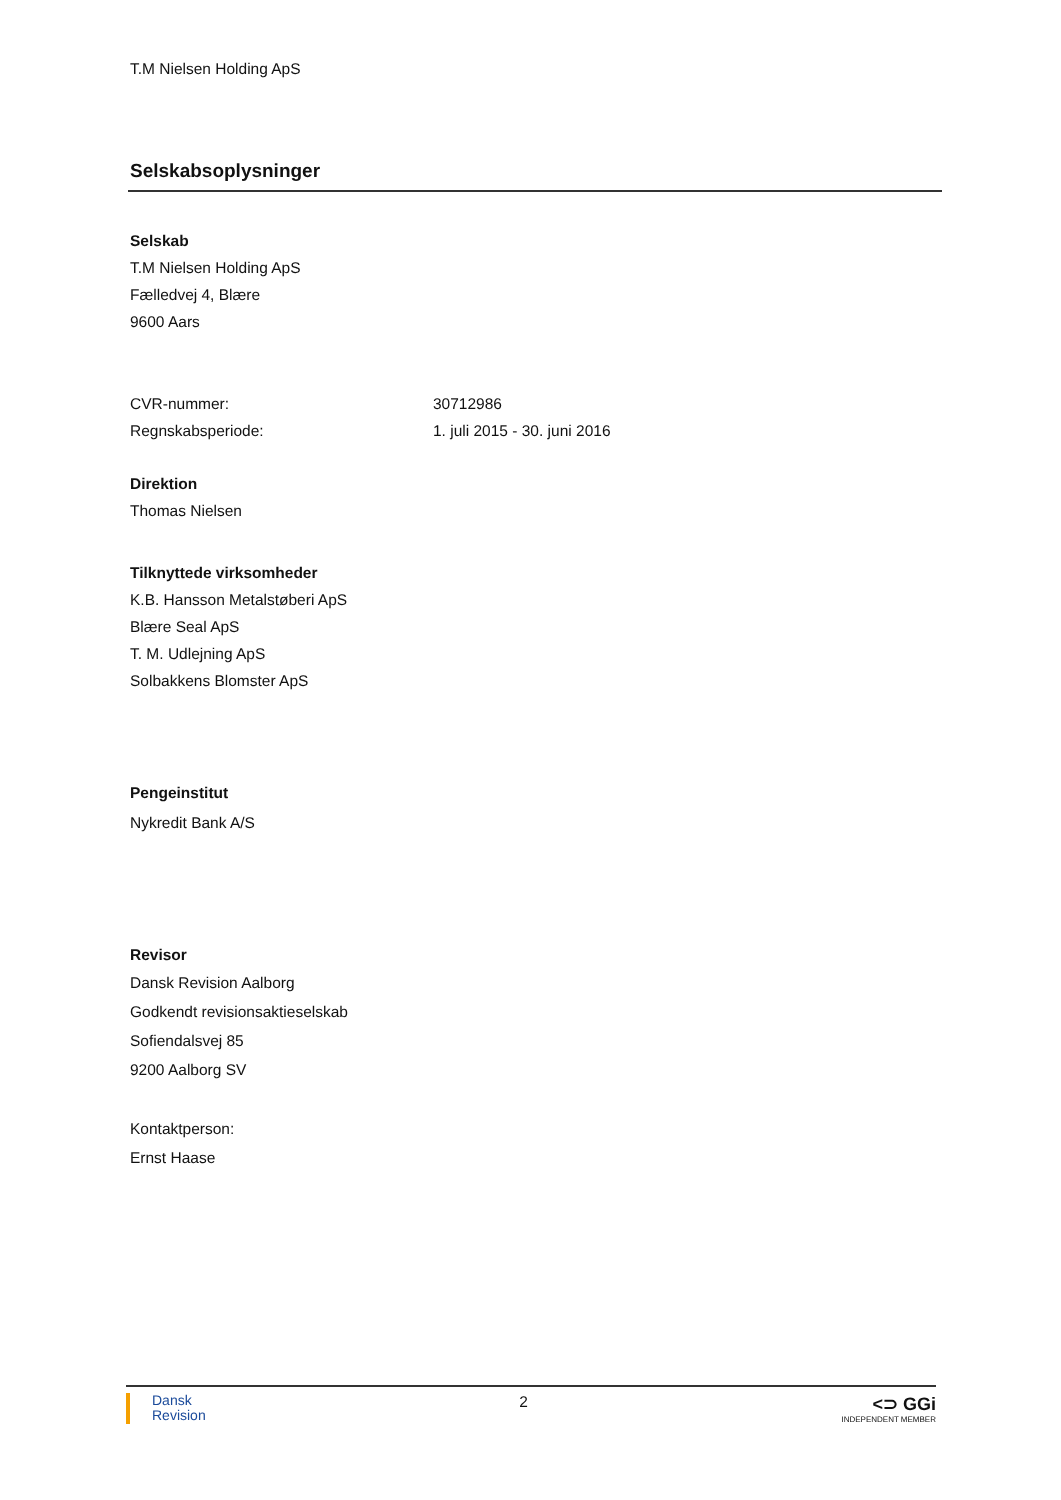T.M Nielsen Holding ApS
Selskabsoplysninger
Selskab
T.M Nielsen Holding ApS
Fælledvej 4, Blære
9600 Aars
CVR-nummer: 30712986
Regnskabsperiode: 1. juli 2015 - 30. juni 2016
Direktion
Thomas Nielsen
Tilknyttede virksomheder
K.B. Hansson Metalstøberi ApS
Blære Seal ApS
T. M. Udlejning ApS
Solbakkens Blomster ApS
Pengeinstitut
Nykredit Bank A/S
Revisor
Dansk Revision Aalborg
Godkendt revisionsaktieselskab
Sofiendalsvej 85
9200 Aalborg SV
Kontaktperson:
Ernst Haase
Dansk
Revision
2
<⊃ GGi
INDEPENDENT MEMBER